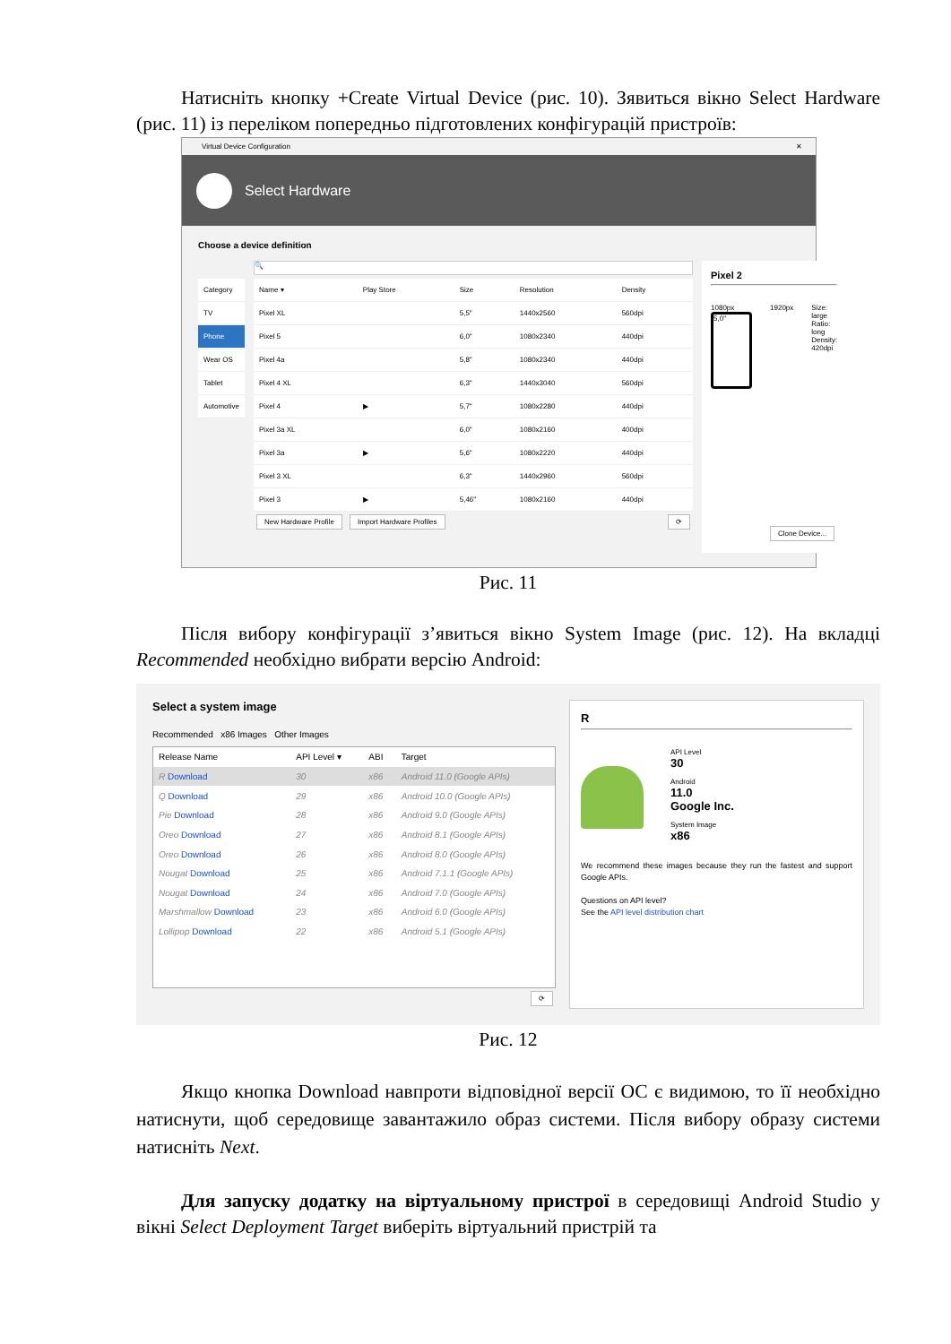Натисніть кнопку +Create Virtual Device (рис. 10). Зявиться вікно Select Hardware (рис. 11) із переліком попередньо підготовлених конфігурацій пристроїв:
Virtual Device Configuration ✕
Select Hardware
Choose a device definition
| Category |
| --- |
| TV |
| Phone |
| Wear OS |
| Tablet |
| Automotive |
🔍
| Name ▾ | Play Store | Size | Resolution | Density |
| --- | --- | --- | --- | --- |
| Pixel XL | | 5,5" | 1440x2560 | 560dpi |
| Pixel 5 | | 6,0" | 1080x2340 | 440dpi |
| Pixel 4a | | 5,8" | 1080x2340 | 440dpi |
| Pixel 4 XL | | 6,3" | 1440x3040 | 560dpi |
| Pixel 4 | ▶ | 5,7" | 1080x2280 | 440dpi |
| Pixel 3a XL | | 6,0" | 1080x2160 | 400dpi |
| Pixel 3a | ▶ | 5,6" | 1080x2220 | 440dpi |
| Pixel 3 XL | | 6,3" | 1440x2960 | 560dpi |
| Pixel 3 | ▶ | 5,46" | 1080x2160 | 440dpi |
New Hardware Profile Import Hardware Profiles ⟳
Pixel 2
1080px
5,0"
1920px Size: large
Ratio: long
Density: 420dpi
Clone Device...
Рис. 11
Після вибору конфігурації з’явиться вікно System Image (рис. 12). На вкладці Recommended необхідно вибрати версію Android:
Select a system image
Recommended x86 Images Other Images
| Release Name | API Level ▾ | ABI | Target |
| --- | --- | --- | --- |
| R Download | 30 | x86 | Android 11.0 (Google APIs) |
| Q Download | 29 | x86 | Android 10.0 (Google APIs) |
| Pie Download | 28 | x86 | Android 9.0 (Google APIs) |
| Oreo Download | 27 | x86 | Android 8.1 (Google APIs) |
| Oreo Download | 26 | x86 | Android 8.0 (Google APIs) |
| Nougat Download | 25 | x86 | Android 7.1.1 (Google APIs) |
| Nougat Download | 24 | x86 | Android 7.0 (Google APIs) |
| Marshmallow Download | 23 | x86 | Android 6.0 (Google APIs) |
| Lollipop Download | 22 | x86 | Android 5.1 (Google APIs) |
⟳
R
API Level
30
Android
11.0
Google Inc.
System Image
x86
We recommend these images because they run the fastest and support Google APIs.
Questions on API level?
See the API level distribution chart
Рис. 12
Якщо кнопка Download навпроти відповідної версії ОС є видимою, то її необхідно натиснути, щоб середовище завантажило образ системи. Після вибору образу системи натисніть Next.
Для запуску додатку на віртуальному пристрої в середовищі Android Studio у вікні Select Deployment Target виберіть віртуальний пристрій та